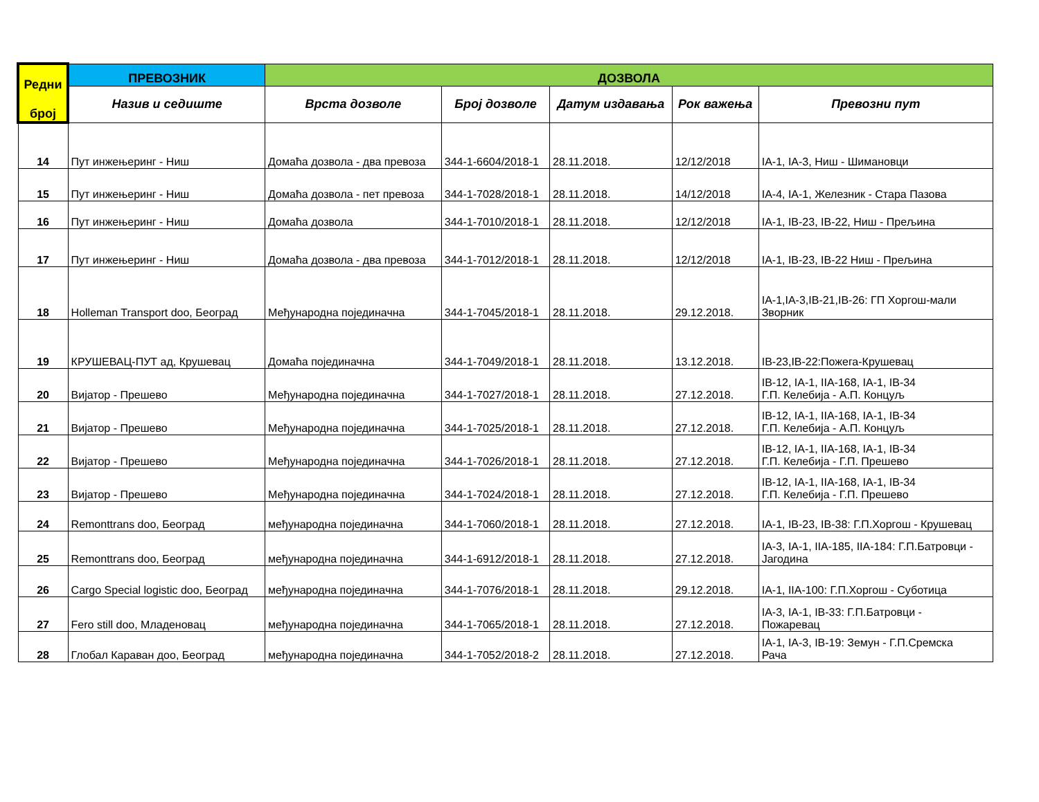| Редни број | ПРЕВОЗНИК | ДОЗВОЛА | | | | |
| --- | --- | --- | --- | --- | --- | --- |
| | Назив и седиште | Врста дозволе | Број дозволе | Датум издавања | Рок важења | Превозни пут |
| 14 | Пут инжењеринг - Ниш | Домаћа дозвола - два превоза | 344-1-6604/2018-1 | 28.11.2018. | 12/12/2018 | IA-1, IA-3, Ниш - Шимановци |
| 15 | Пут инжењеринг - Ниш | Домаћа дозвола - пет превоза | 344-1-7028/2018-1 | 28.11.2018. | 14/12/2018 | IA-4, IA-1, Железник - Стара Пазова |
| 16 | Пут инжењеринг - Ниш | Домаћа дозвола | 344-1-7010/2018-1 | 28.11.2018. | 12/12/2018 | IA-1, IB-23, IB-22, Ниш - Прељина |
| 17 | Пут инжењеринг - Ниш | Домаћа дозвола - два превоза | 344-1-7012/2018-1 | 28.11.2018. | 12/12/2018 | IA-1, IB-23, IB-22 Ниш - Прељина |
| 18 | Holleman Transport doo, Београд | Међународна појединачна | 344-1-7045/2018-1 | 28.11.2018. | 29.12.2018. | IA-1,IA-3,IB-21,IB-26: ГП Хоргош-мали Зворник |
| 19 | КРУШЕВАЦ-ПУТ ад, Крушевац | Домаћа појединачна | 344-1-7049/2018-1 | 28.11.2018. | 13.12.2018. | IB-23,IB-22:Пожега-Крушевац |
| 20 | Вијатор - Прешево | Међународна појединачна | 344-1-7027/2018-1 | 28.11.2018. | 27.12.2018. | IB-12, IA-1, IIA-168, IA-1, IB-34 Г.П. Келебија - А.П. Концуљ |
| 21 | Вијатор - Прешево | Међународна појединачна | 344-1-7025/2018-1 | 28.11.2018. | 27.12.2018. | IB-12, IA-1, IIA-168, IA-1, IB-34 Г.П. Келебија - А.П. Концуљ |
| 22 | Вијатор - Прешево | Међународна појединачна | 344-1-7026/2018-1 | 28.11.2018. | 27.12.2018. | IB-12, IA-1, IIA-168, IA-1, IB-34 Г.П. Келебија - Г.П. Прешево |
| 23 | Вијатор - Прешево | Међународна појединачна | 344-1-7024/2018-1 | 28.11.2018. | 27.12.2018. | IB-12, IA-1, IIA-168, IA-1, IB-34 Г.П. Келебија - Г.П. Прешево |
| 24 | Remonttrans doo, Београд | међународна појединачна | 344-1-7060/2018-1 | 28.11.2018. | 27.12.2018. | IA-1, IB-23, IB-38: Г.П.Хоргош - Крушевац |
| 25 | Remonttrans doo, Београд | међународна појединачна | 344-1-6912/2018-1 | 28.11.2018. | 27.12.2018. | IA-3, IA-1, IIA-185, IIA-184: Г.П.Батровци - Јагодина |
| 26 | Cargo Special logistic doo, Београд | међународна појединачна | 344-1-7076/2018-1 | 28.11.2018. | 29.12.2018. | IA-1, IIA-100: Г.П.Хоргош - Суботица |
| 27 | Fero still doo, Младеновац | међународна појединачна | 344-1-7065/2018-1 | 28.11.2018. | 27.12.2018. | IA-3, IA-1, IB-33: Г.П.Батровци - Пожаревац |
| 28 | Глобал Караван доо, Београд | међународна појединачна | 344-1-7052/2018-2 | 28.11.2018. | 27.12.2018. | IA-1, IA-3, IB-19: Земун - Г.П.Сремска Рача |